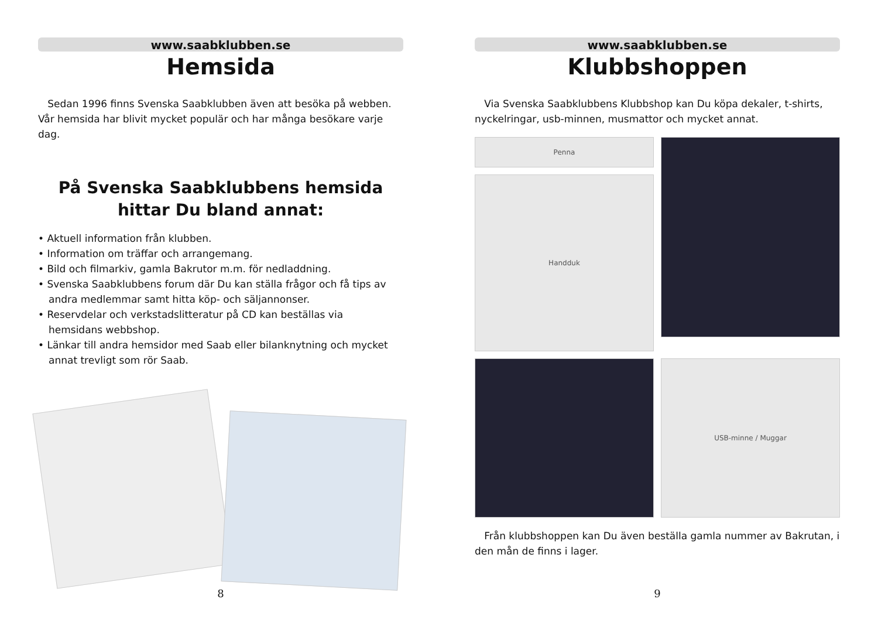www.saabklubben.se
Hemsida
Sedan 1996 finns Svenska Saabklubben även att besöka på webben. Vår hemsida har blivit mycket populär och har många besökare varje dag.
På Svenska Saabklubbens hemsida
hittar Du bland annat:
• Aktuell information från klubben.
• Information om träffar och arrangemang.
• Bild och filmarkiv, gamla Bakrutor m.m. för nedladdning.
• Svenska Saabklubbens forum där Du kan ställa frågor och få tips av
andra medlemmar samt hitta köp- och säljannonser.
• Reservdelar och verkstadslitteratur på CD kan beställas via
hemsidans webbshop.
• Länkar till andra hemsidor med Saab eller bilanknytning och mycket
annat trevligt som rör Saab.
8
www.saabklubben.se
Klubbshoppen
Via Svenska Saabklubbens Klubbshop kan Du köpa dekaler, t-shirts, nyckelringar, usb-minnen, musmattor och mycket annat.
Penna
Handduk
USB-minne / Muggar
Från klubbshoppen kan Du även beställa gamla nummer av Bakrutan, i den mån de finns i lager.
9